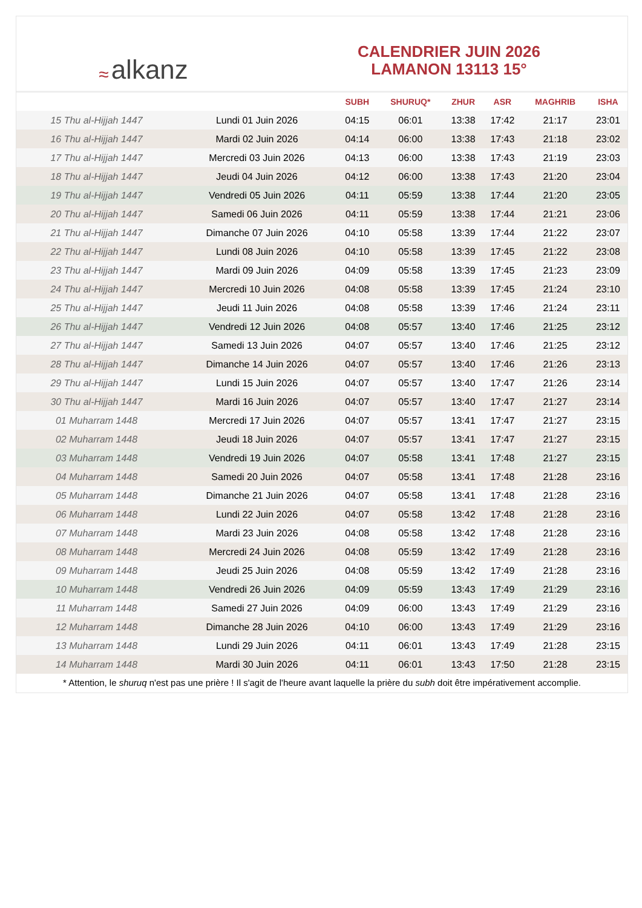≈ alkanz
CALENDRIER JUIN 2026
LAMANON 13113 15°
| | | SUBH | SHURUQ* | ZHUR | ASR | MAGHRIB | ISHA |
| --- | --- | --- | --- | --- | --- | --- | --- |
| 15 Thu al-Hijjah 1447 | Lundi 01 Juin 2026 | 04:15 | 06:01 | 13:38 | 17:42 | 21:17 | 23:01 |
| 16 Thu al-Hijjah 1447 | Mardi 02 Juin 2026 | 04:14 | 06:00 | 13:38 | 17:43 | 21:18 | 23:02 |
| 17 Thu al-Hijjah 1447 | Mercredi 03 Juin 2026 | 04:13 | 06:00 | 13:38 | 17:43 | 21:19 | 23:03 |
| 18 Thu al-Hijjah 1447 | Jeudi 04 Juin 2026 | 04:12 | 06:00 | 13:38 | 17:43 | 21:20 | 23:04 |
| 19 Thu al-Hijjah 1447 | Vendredi 05 Juin 2026 | 04:11 | 05:59 | 13:38 | 17:44 | 21:20 | 23:05 |
| 20 Thu al-Hijjah 1447 | Samedi 06 Juin 2026 | 04:11 | 05:59 | 13:38 | 17:44 | 21:21 | 23:06 |
| 21 Thu al-Hijjah 1447 | Dimanche 07 Juin 2026 | 04:10 | 05:58 | 13:39 | 17:44 | 21:22 | 23:07 |
| 22 Thu al-Hijjah 1447 | Lundi 08 Juin 2026 | 04:10 | 05:58 | 13:39 | 17:45 | 21:22 | 23:08 |
| 23 Thu al-Hijjah 1447 | Mardi 09 Juin 2026 | 04:09 | 05:58 | 13:39 | 17:45 | 21:23 | 23:09 |
| 24 Thu al-Hijjah 1447 | Mercredi 10 Juin 2026 | 04:08 | 05:58 | 13:39 | 17:45 | 21:24 | 23:10 |
| 25 Thu al-Hijjah 1447 | Jeudi 11 Juin 2026 | 04:08 | 05:58 | 13:39 | 17:46 | 21:24 | 23:11 |
| 26 Thu al-Hijjah 1447 | Vendredi 12 Juin 2026 | 04:08 | 05:57 | 13:40 | 17:46 | 21:25 | 23:12 |
| 27 Thu al-Hijjah 1447 | Samedi 13 Juin 2026 | 04:07 | 05:57 | 13:40 | 17:46 | 21:25 | 23:12 |
| 28 Thu al-Hijjah 1447 | Dimanche 14 Juin 2026 | 04:07 | 05:57 | 13:40 | 17:46 | 21:26 | 23:13 |
| 29 Thu al-Hijjah 1447 | Lundi 15 Juin 2026 | 04:07 | 05:57 | 13:40 | 17:47 | 21:26 | 23:14 |
| 30 Thu al-Hijjah 1447 | Mardi 16 Juin 2026 | 04:07 | 05:57 | 13:40 | 17:47 | 21:27 | 23:14 |
| 01 Muharram 1448 | Mercredi 17 Juin 2026 | 04:07 | 05:57 | 13:41 | 17:47 | 21:27 | 23:15 |
| 02 Muharram 1448 | Jeudi 18 Juin 2026 | 04:07 | 05:57 | 13:41 | 17:47 | 21:27 | 23:15 |
| 03 Muharram 1448 | Vendredi 19 Juin 2026 | 04:07 | 05:58 | 13:41 | 17:48 | 21:27 | 23:15 |
| 04 Muharram 1448 | Samedi 20 Juin 2026 | 04:07 | 05:58 | 13:41 | 17:48 | 21:28 | 23:16 |
| 05 Muharram 1448 | Dimanche 21 Juin 2026 | 04:07 | 05:58 | 13:41 | 17:48 | 21:28 | 23:16 |
| 06 Muharram 1448 | Lundi 22 Juin 2026 | 04:07 | 05:58 | 13:42 | 17:48 | 21:28 | 23:16 |
| 07 Muharram 1448 | Mardi 23 Juin 2026 | 04:08 | 05:58 | 13:42 | 17:48 | 21:28 | 23:16 |
| 08 Muharram 1448 | Mercredi 24 Juin 2026 | 04:08 | 05:59 | 13:42 | 17:49 | 21:28 | 23:16 |
| 09 Muharram 1448 | Jeudi 25 Juin 2026 | 04:08 | 05:59 | 13:42 | 17:49 | 21:28 | 23:16 |
| 10 Muharram 1448 | Vendredi 26 Juin 2026 | 04:09 | 05:59 | 13:43 | 17:49 | 21:29 | 23:16 |
| 11 Muharram 1448 | Samedi 27 Juin 2026 | 04:09 | 06:00 | 13:43 | 17:49 | 21:29 | 23:16 |
| 12 Muharram 1448 | Dimanche 28 Juin 2026 | 04:10 | 06:00 | 13:43 | 17:49 | 21:29 | 23:16 |
| 13 Muharram 1448 | Lundi 29 Juin 2026 | 04:11 | 06:01 | 13:43 | 17:49 | 21:28 | 23:15 |
| 14 Muharram 1448 | Mardi 30 Juin 2026 | 04:11 | 06:01 | 13:43 | 17:50 | 21:28 | 23:15 |
* Attention, le shuruq n'est pas une prière ! Il s'agit de l'heure avant laquelle la prière du subh doit être impérativement accomplie.